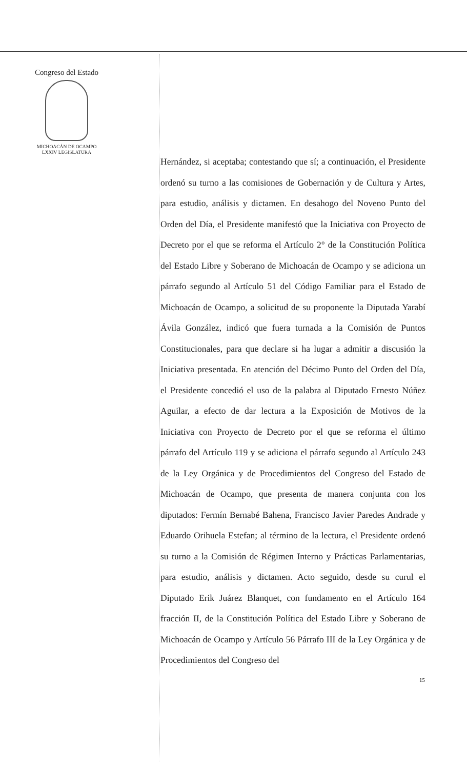Congreso del Estado
MICHOACÁN DE OCAMPO
LXXIV LEGISLATURA
Hernández, si aceptaba; contestando que sí; a continuación, el Presidente ordenó su turno a las comisiones de Gobernación y de Cultura y Artes, para estudio, análisis y dictamen. En desahogo del Noveno Punto del Orden del Día, el Presidente manifestó que la Iniciativa con Proyecto de Decreto por el que se reforma el Artículo 2° de la Constitución Política del Estado Libre y Soberano de Michoacán de Ocampo y se adiciona un párrafo segundo al Artículo 51 del Código Familiar para el Estado de Michoacán de Ocampo, a solicitud de su proponente la Diputada Yarabí Ávila González, indicó que fuera turnada a la Comisión de Puntos Constitucionales, para que declare si ha lugar a admitir a discusión la Iniciativa presentada. En atención del Décimo Punto del Orden del Día, el Presidente concedió el uso de la palabra al Diputado Ernesto Núñez Aguilar, a efecto de dar lectura a la Exposición de Motivos de la Iniciativa con Proyecto de Decreto por el que se reforma el último párrafo del Artículo 119 y se adiciona el párrafo segundo al Artículo 243 de la Ley Orgánica y de Procedimientos del Congreso del Estado de Michoacán de Ocampo, que presenta de manera conjunta con los diputados: Fermín Bernabé Bahena, Francisco Javier Paredes Andrade y Eduardo Orihuela Estefan; al término de la lectura, el Presidente ordenó su turno a la Comisión de Régimen Interno y Prácticas Parlamentarias, para estudio, análisis y dictamen. Acto seguido, desde su curul el Diputado Erik Juárez Blanquet, con fundamento en el Artículo 164 fracción II, de la Constitución Política del Estado Libre y Soberano de Michoacán de Ocampo y Artículo 56 Párrafo III de la Ley Orgánica y de Procedimientos del Congreso del
15